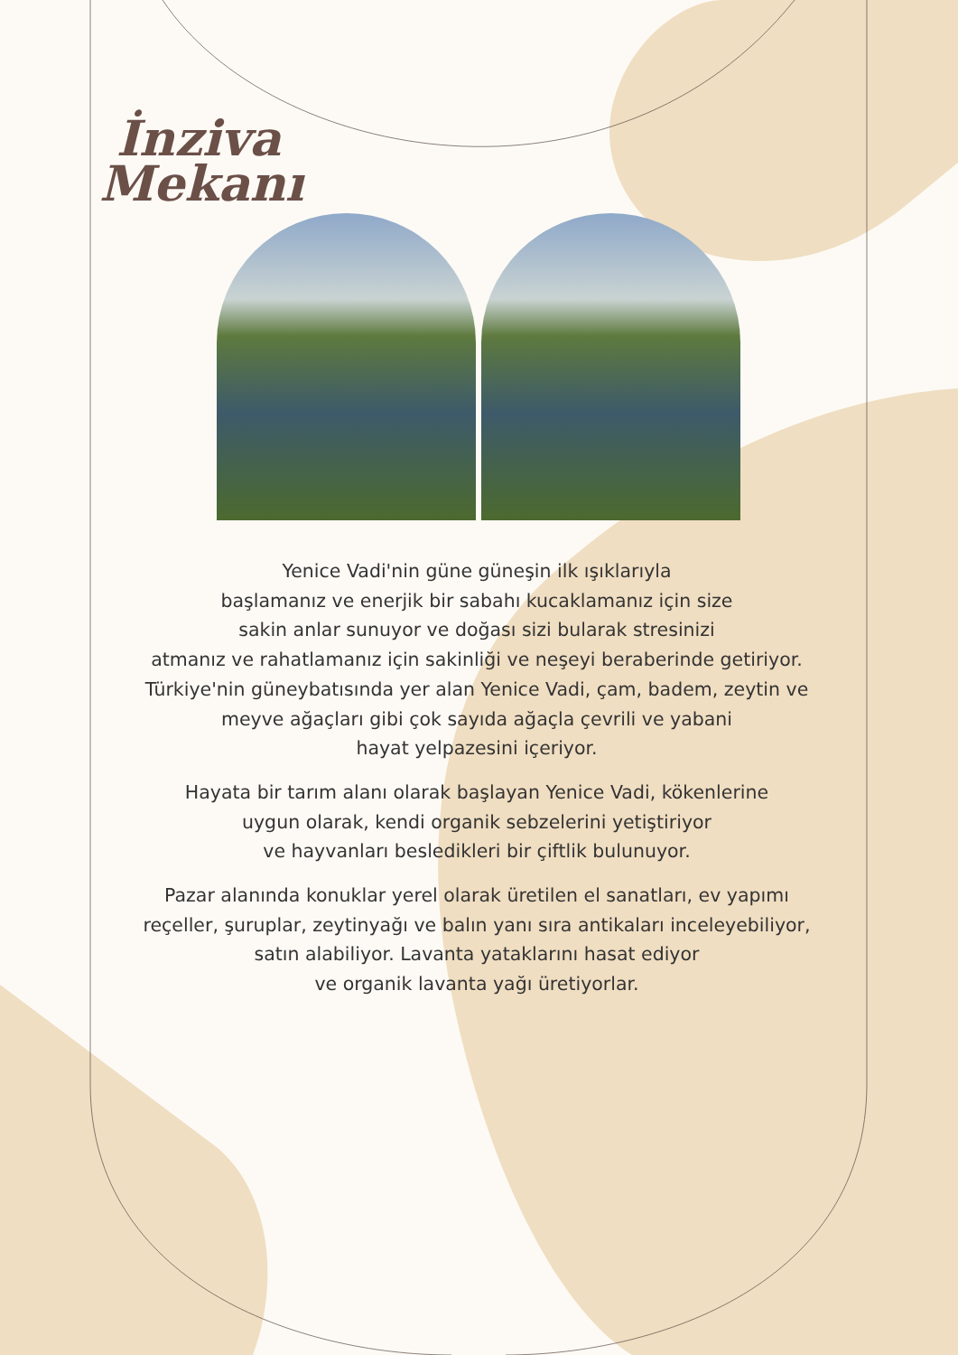İnziva
Mekanı
Yenice Vadi'nin güne güneşin ilk ışıklarıyla
başlamanız ve enerjik bir sabahı kucaklamanız için size
sakin anlar sunuyor ve doğası sizi bularak stresinizi
atmanız ve rahatlamanız için sakinliği ve neşeyi beraberinde getiriyor.
Türkiye'nin güneybatısında yer alan Yenice Vadi, çam, badem, zeytin ve
meyve ağaçları gibi çok sayıda ağaçla çevrili ve yabani
hayat yelpazesini içeriyor.
Hayata bir tarım alanı olarak başlayan Yenice Vadi, kökenlerine
uygun olarak, kendi organik sebzelerini yetiştiriyor
ve hayvanları besledikleri bir çiftlik bulunuyor.
Pazar alanında konuklar yerel olarak üretilen el sanatları, ev yapımı
reçeller, şuruplar, zeytinyağı ve balın yanı sıra antikaları inceleyebiliyor,
satın alabiliyor. Lavanta yataklarını hasat ediyor
ve organik lavanta yağı üretiyorlar.